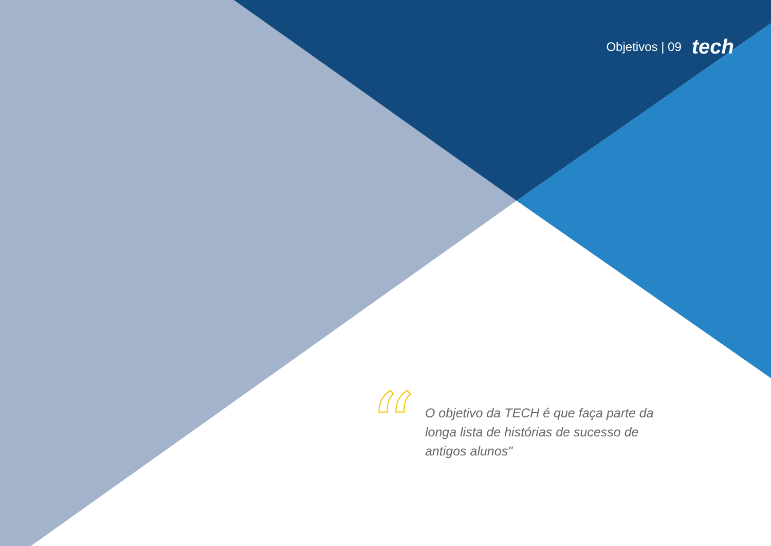Objetivos | 09 tech
“
O objetivo da TECH é que faça parte da longa lista de histórias de sucesso de antigos alunos"